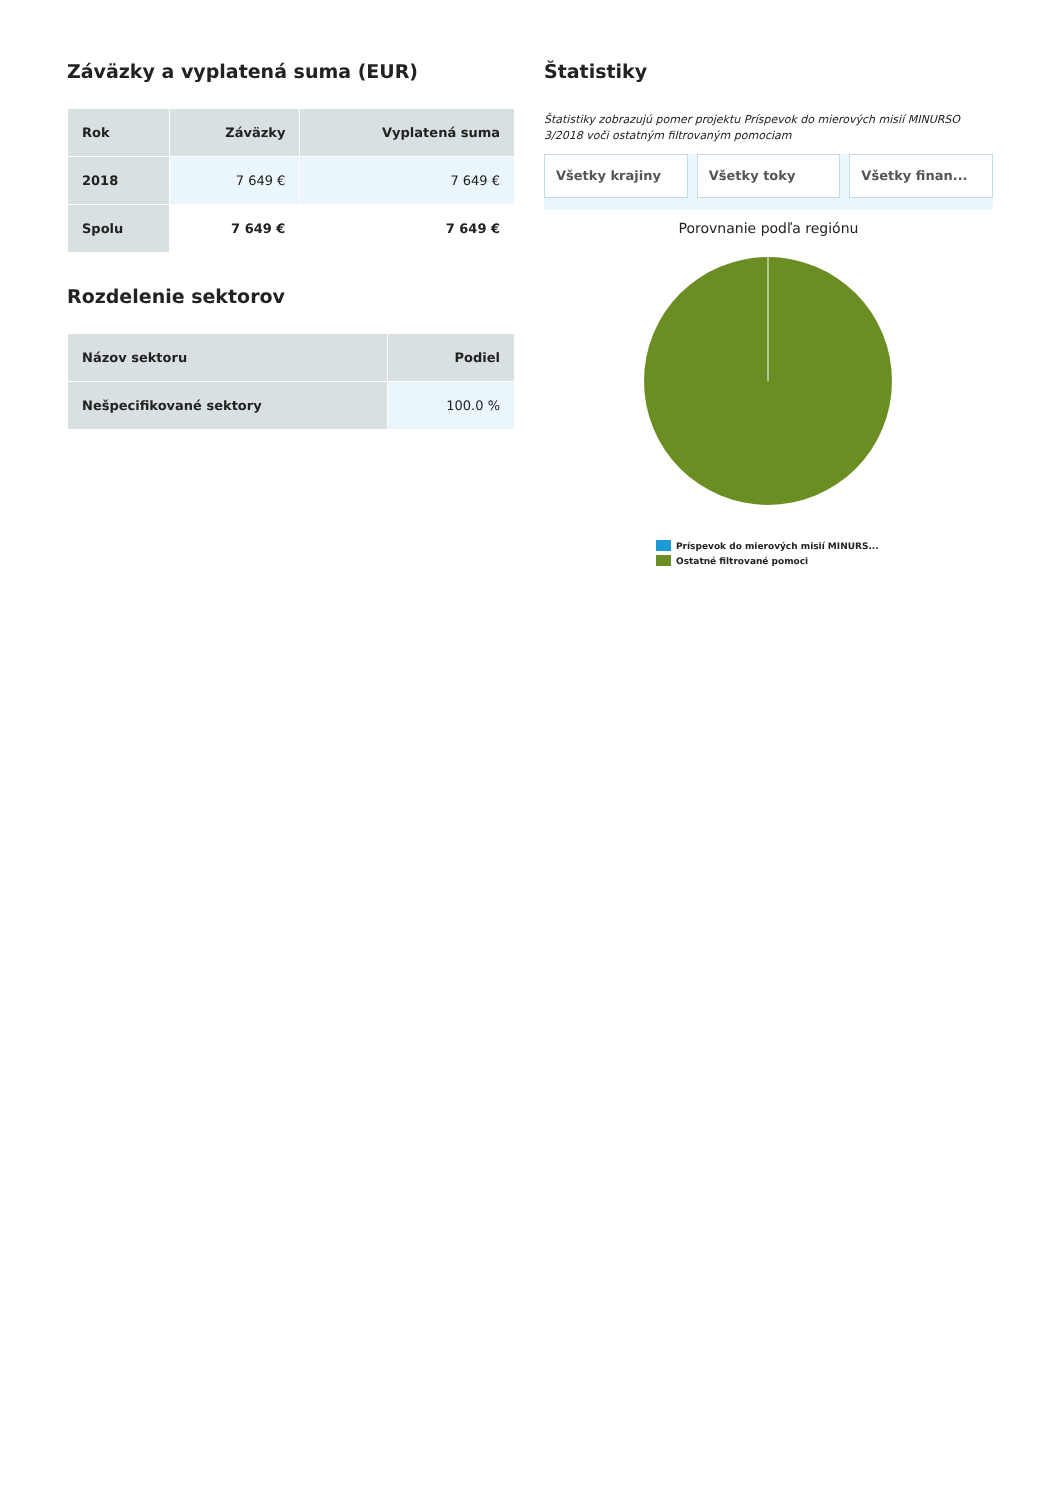Záväzky a vyplatená suma (EUR)
| Rok | Záväzky | Vyplatená suma |
| --- | --- | --- |
| 2018 | 7 649 € | 7 649 € |
| Spolu | 7 649 € | 7 649 € |
Rozdelenie sektorov
| Názov sektoru | Podiel |
| --- | --- |
| Nešpecifikované sektory | 100.0 % |
Štatistiky
Štatistiky zobrazujú pomer projektu Príspevok do mierových misií MINURSO 3/2018 voči ostatným filtrovaným pomociam
Všetky krajiny Všetky toky Všetky finan...
Porovnanie podľa regiónu
Príspevok do mierových misií MINURS...
Ostatné filtrované pomoci